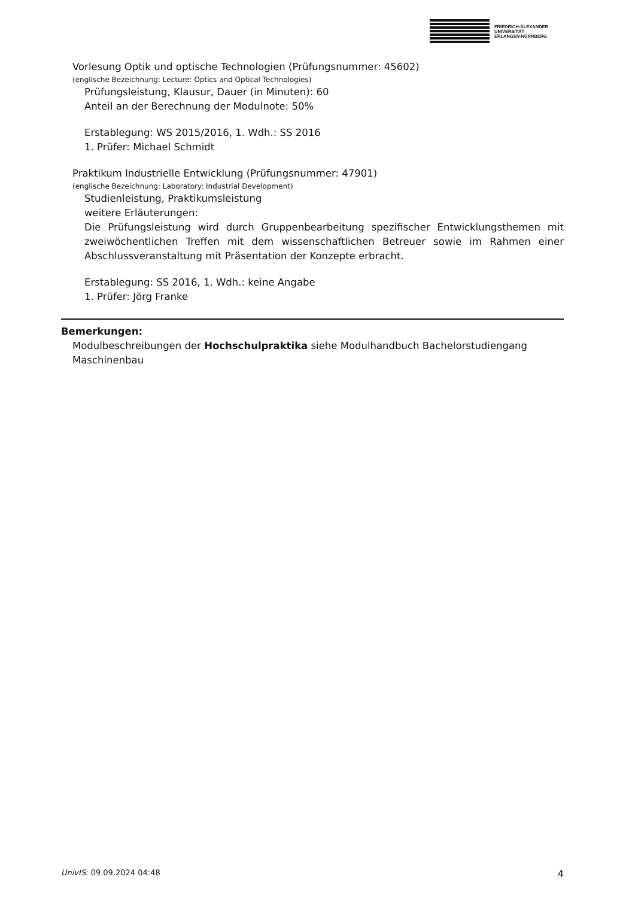FRIEDRICH-ALEXANDER
UNIVERSITÄT
ERLANGEN-NÜRNBERG
Vorlesung Optik und optische Technologien (Prüfungsnummer: 45602)
(englische Bezeichnung: Lecture: Optics and Optical Technologies)
Prüfungsleistung, Klausur, Dauer (in Minuten): 60
Anteil an der Berechnung der Modulnote: 50%
Erstablegung: WS 2015/2016, 1. Wdh.: SS 2016
1. Prüfer: Michael Schmidt
Praktikum Industrielle Entwicklung (Prüfungsnummer: 47901)
(englische Bezeichnung: Laboratory: Industrial Development)
Studienleistung, Praktikumsleistung
weitere Erläuterungen:
Die Prüfungsleistung wird durch Gruppenbearbeitung spezifischer Entwicklungsthemen mit zweiwöchentlichen Treffen mit dem wissenschaftlichen Betreuer sowie im Rahmen einer Abschlussveranstaltung mit Präsentation der Konzepte erbracht.
Erstablegung: SS 2016, 1. Wdh.: keine Angabe
1. Prüfer: Jörg Franke
Bemerkungen:
Modulbeschreibungen der Hochschulpraktika siehe Modulhandbuch Bachelorstudiengang Maschinenbau
UnivIS: 09.09.2024 04:48 4